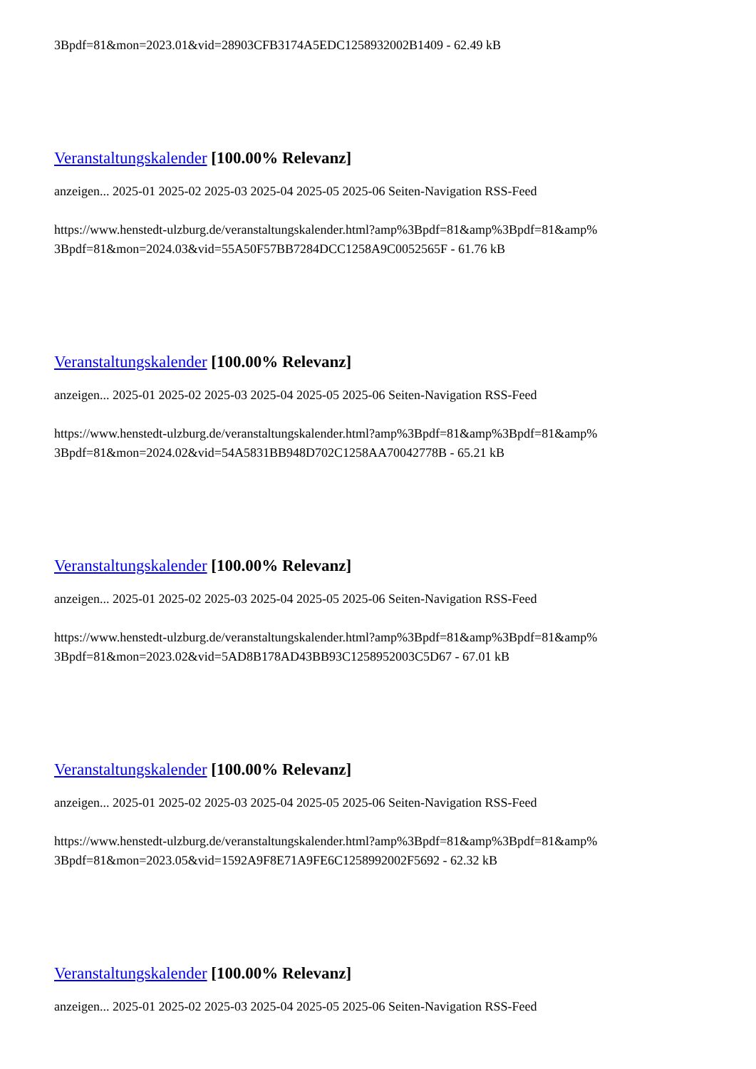3Bpdf=81&mon=2023.01&vid=28903CFB3174A5EDC1258932002B1409 - 62.49 kB
Veranstaltungskalender [100.00% Relevanz]
anzeigen... 2025-01 2025-02 2025-03 2025-04 2025-05 2025-06 Seiten-Navigation RSS-Feed
https://www.henstedt-ulzburg.de/veranstaltungskalender.html?amp%3Bpdf=81&amp%3Bpdf=81&amp%
3Bpdf=81&mon=2024.03&vid=55A50F57BB7284DCC1258A9C0052565F - 61.76 kB
Veranstaltungskalender [100.00% Relevanz]
anzeigen... 2025-01 2025-02 2025-03 2025-04 2025-05 2025-06 Seiten-Navigation RSS-Feed
https://www.henstedt-ulzburg.de/veranstaltungskalender.html?amp%3Bpdf=81&amp%3Bpdf=81&amp%
3Bpdf=81&mon=2024.02&vid=54A5831BB948D702C1258AA70042778B - 65.21 kB
Veranstaltungskalender [100.00% Relevanz]
anzeigen... 2025-01 2025-02 2025-03 2025-04 2025-05 2025-06 Seiten-Navigation RSS-Feed
https://www.henstedt-ulzburg.de/veranstaltungskalender.html?amp%3Bpdf=81&amp%3Bpdf=81&amp%
3Bpdf=81&mon=2023.02&vid=5AD8B178AD43BB93C1258952003C5D67 - 67.01 kB
Veranstaltungskalender [100.00% Relevanz]
anzeigen... 2025-01 2025-02 2025-03 2025-04 2025-05 2025-06 Seiten-Navigation RSS-Feed
https://www.henstedt-ulzburg.de/veranstaltungskalender.html?amp%3Bpdf=81&amp%3Bpdf=81&amp%
3Bpdf=81&mon=2023.05&vid=1592A9F8E71A9FE6C1258992002F5692 - 62.32 kB
Veranstaltungskalender [100.00% Relevanz]
anzeigen... 2025-01 2025-02 2025-03 2025-04 2025-05 2025-06 Seiten-Navigation RSS-Feed